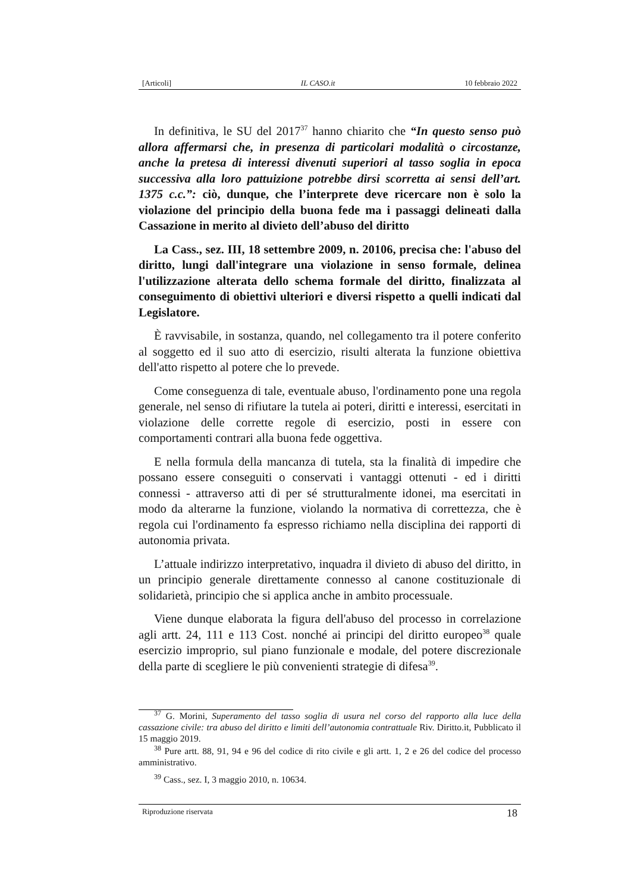[Articoli] IL CASO.it 10 febbraio 2022
In definitiva, le SU del 2017<sup>37</sup> hanno chiarito che “In questo senso può allora affermarsi che, in presenza di particolari modalità o circostanze, anche la pretesa di interessi divenuti superiori al tasso soglia in epoca successiva alla loro pattuizione potrebbe dirsi scorretta ai sensi dell’art. 1375 c.c.”: ciò, dunque, che l’interprete deve ricercare non è solo la violazione del principio della buona fede ma i passaggi delineati dalla Cassazione in merito al divieto dell’abuso del diritto
La Cass., sez. III, 18 settembre 2009, n. 20106, precisa che: l'abuso del diritto, lungi dall'integrare una violazione in senso formale, delinea l'utilizzazione alterata dello schema formale del diritto, finalizzata al conseguimento di obiettivi ulteriori e diversi rispetto a quelli indicati dal Legislatore.
È ravvisabile, in sostanza, quando, nel collegamento tra il potere conferito al soggetto ed il suo atto di esercizio, risulti alterata la funzione obiettiva dell'atto rispetto al potere che lo prevede.
Come conseguenza di tale, eventuale abuso, l'ordinamento pone una regola generale, nel senso di rifiutare la tutela ai poteri, diritti e interessi, esercitati in violazione delle corrette regole di esercizio, posti in essere con comportamenti contrari alla buona fede oggettiva.
E nella formula della mancanza di tutela, sta la finalità di impedire che possano essere conseguiti o conservati i vantaggi ottenuti - ed i diritti connessi - attraverso atti di per sé strutturalmente idonei, ma esercitati in modo da alterarne la funzione, violando la normativa di correttezza, che è regola cui l'ordinamento fa espresso richiamo nella disciplina dei rapporti di autonomia privata.
L’attuale indirizzo interpretativo, inquadra il divieto di abuso del diritto, in un principio generale direttamente connesso al canone costituzionale di solidarietà, principio che si applica anche in ambito processuale.
Viene dunque elaborata la figura dell'abuso del processo in correlazione agli artt. 24, 111 e 113 Cost. nonché ai principi del diritto europeo<sup>38</sup> quale esercizio improprio, sul piano funzionale e modale, del potere discrezionale della parte di scegliere le più convenienti strategie di difesa<sup>39</sup>.
<sup>37</sup> G. Morini, Superamento del tasso soglia di usura nel corso del rapporto alla luce della cassazione civile: tra abuso del diritto e limiti dell’autonomia contrattuale Riv. Diritto.it, Pubblicato il 15 maggio 2019.
<sup>38</sup> Pure artt. 88, 91, 94 e 96 del codice di rito civile e gli artt. 1, 2 e 26 del codice del processo amministrativo.
<sup>39</sup> Cass., sez. I, 3 maggio 2010, n. 10634.
Riproduzione riservata 18